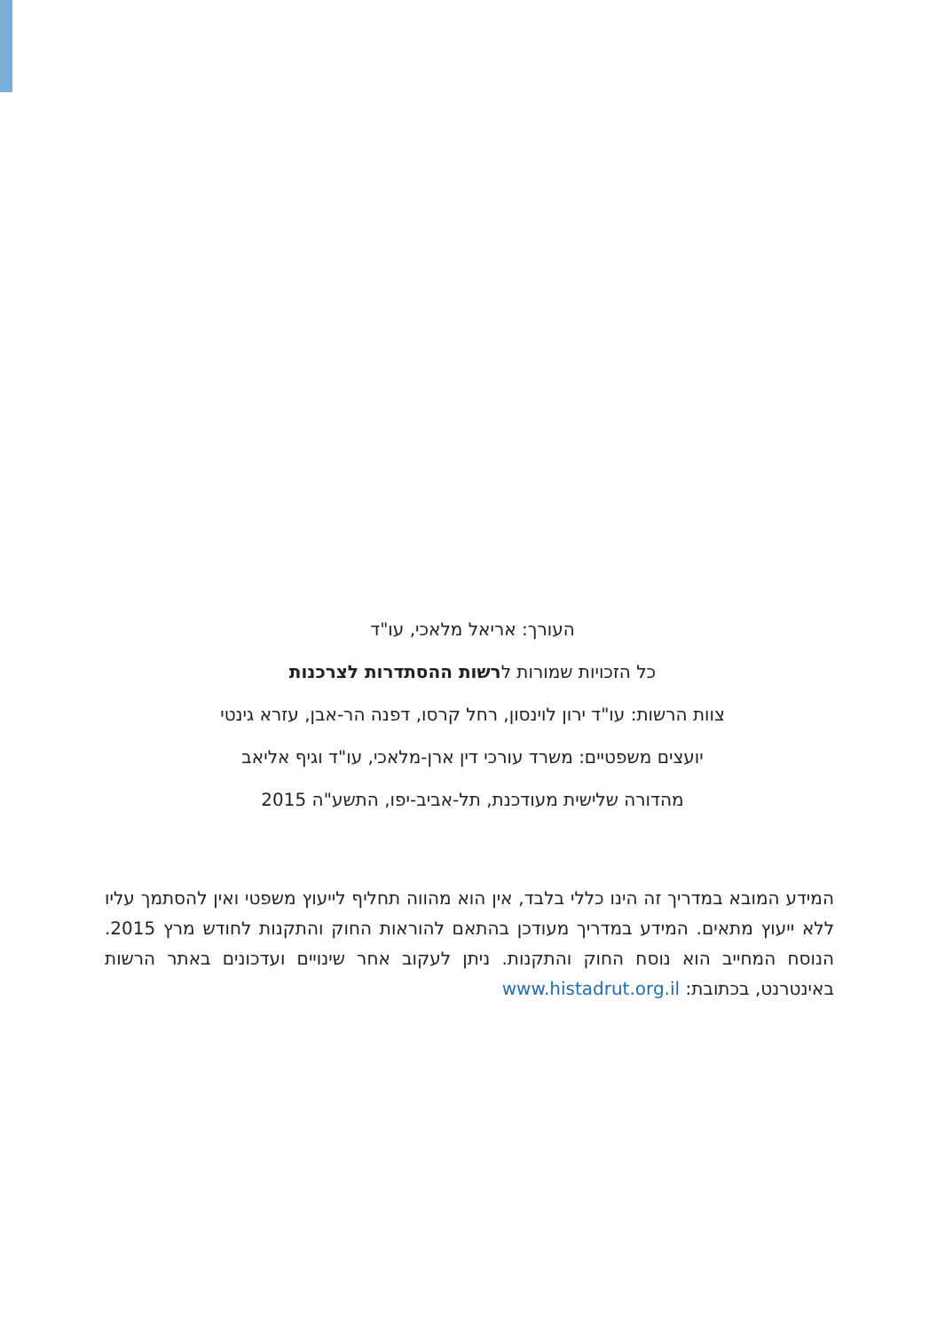העורך: אריאל מלאכי, עו"ד
כל הזכויות שמורות לרשות ההסתדרות לצרכנות
צוות הרשות: עו"ד ירון לוינסון, רחל קרסו, דפנה הר-אבן, עזרא גינטי
יועצים משפטיים: משרד עורכי דין ארן-מלאכי, עו"ד וגיף אליאב
מהדורה שלישית מעודכנת, תל-אביב-יפו, התשע"ה 2015
המידע המובא במדריך זה הינו כללי בלבד, אין הוא מהווה תחליף לייעוץ משפטי ואין להסתמך עליו ללא ייעוץ מתאים. המידע במדריך מעודכן בהתאם להוראות החוק והתקנות לחודש מרץ 2015. הנוסח המחייב הוא נוסח החוק והתקנות. ניתן לעקוב אחר שינויים ועדכונים באתר הרשות באינטרנט, בכתובת: www.histadrut.org.il